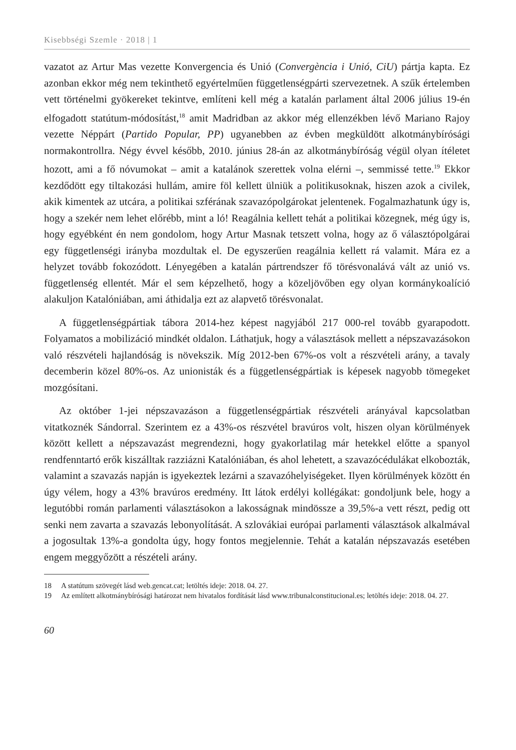Kisebbségi Szemle · 2018 | 1
vazatot az Artur Mas vezette Konvergencia és Unió (Convergència i Unió, CiU) pártja kapta. Ez azonban ekkor még nem tekinthető egyértelműen függetlenségpárti szervezetnek. A szűk értelemben vett történelmi gyökereket tekintve, említeni kell még a katalán parlament által 2006 július 19-én elfogadott statútum-módosítást,<sup>18</sup> amit Madridban az akkor még ellenzékben lévő Mariano Rajoy vezette Néppárt (Partido Popular, PP) ugyanebben az évben megküldött alkotmánybírósági normakontrollra. Négy évvel később, 2010. június 28-án az alkotmánybíróság végül olyan ítéletet hozott, ami a fő nóvumokat – amit a katalánok szerettek volna elérni –, semmissé tette.<sup>19</sup> Ekkor kezdődött egy tiltakozási hullám, amire föl kellett ülniük a politikusoknak, hiszen azok a civilek, akik kimentek az utcára, a politikai szférának szavazópolgárokat jelentenek. Fogalmazhatunk úgy is, hogy a szekér nem lehet előrébb, mint a ló! Reagálnia kellett tehát a politikai közegnek, még úgy is, hogy egyébként én nem gondolom, hogy Artur Masnak tetszett volna, hogy az ő választópolgárai egy függetlenségi irányba mozdultak el. De egyszerűen reagálnia kellett rá valamit. Mára ez a helyzet tovább fokozódott. Lényegében a katalán pártrendszer fő törésvonalává vált az unió vs. függetlenség ellentét. Már el sem képzelhető, hogy a közeljövőben egy olyan kormánykoalíció alakuljon Katalóniában, ami áthidalja ezt az alapvető törésvonalat.
A függetlenségpártiak tábora 2014-hez képest nagyjából 217 000-rel tovább gyarapodott. Folyamatos a mobilizáció mindkét oldalon. Láthatjuk, hogy a választások mellett a népszavazásokon való részvételi hajlandóság is növekszik. Míg 2012-ben 67%-os volt a részvételi arány, a tavaly decemberin közel 80%-os. Az unionisták és a függetlenségpártiak is képesek nagyobb tömegeket mozgósítani.
Az október 1-jei népszavazáson a függetlenségpártiak részvételi arányával kapcsolatban vitatkoznék Sándorral. Szerintem ez a 43%-os részvétel bravúros volt, hiszen olyan körülmények között kellett a népszavazást megrendezni, hogy gyakorlatilag már hetekkel előtte a spanyol rendfenntartó erők kiszálltak razziázni Katalóniában, és ahol lehetett, a szavazócédulákat elkobozták, valamint a szavazás napján is igyekeztek lezárni a szavazóhelyiségeket. Ilyen körülmények között én úgy vélem, hogy a 43% bravúros eredmény. Itt látok erdélyi kollégákat: gondoljunk bele, hogy a legutóbbi román parlamenti választásokon a lakosságnak mindössze a 39,5%-a vett részt, pedig ott senki nem zavarta a szavazás lebonyolítását. A szlovákiai európai parlamenti választások alkalmával a jogosultak 13%-a gondolta úgy, hogy fontos megjelennie. Tehát a katalán népszavazás esetében engem meggyőzött a részételi arány.
18 A statútum szövegét lásd web.gencat.cat; letöltés ideje: 2018. 04. 27.
19 Az említett alkotmánybírósági határozat nem hivatalos fordítását lásd www.tribunalconstitucional.es; letöltés ideje: 2018. 04. 27.
60